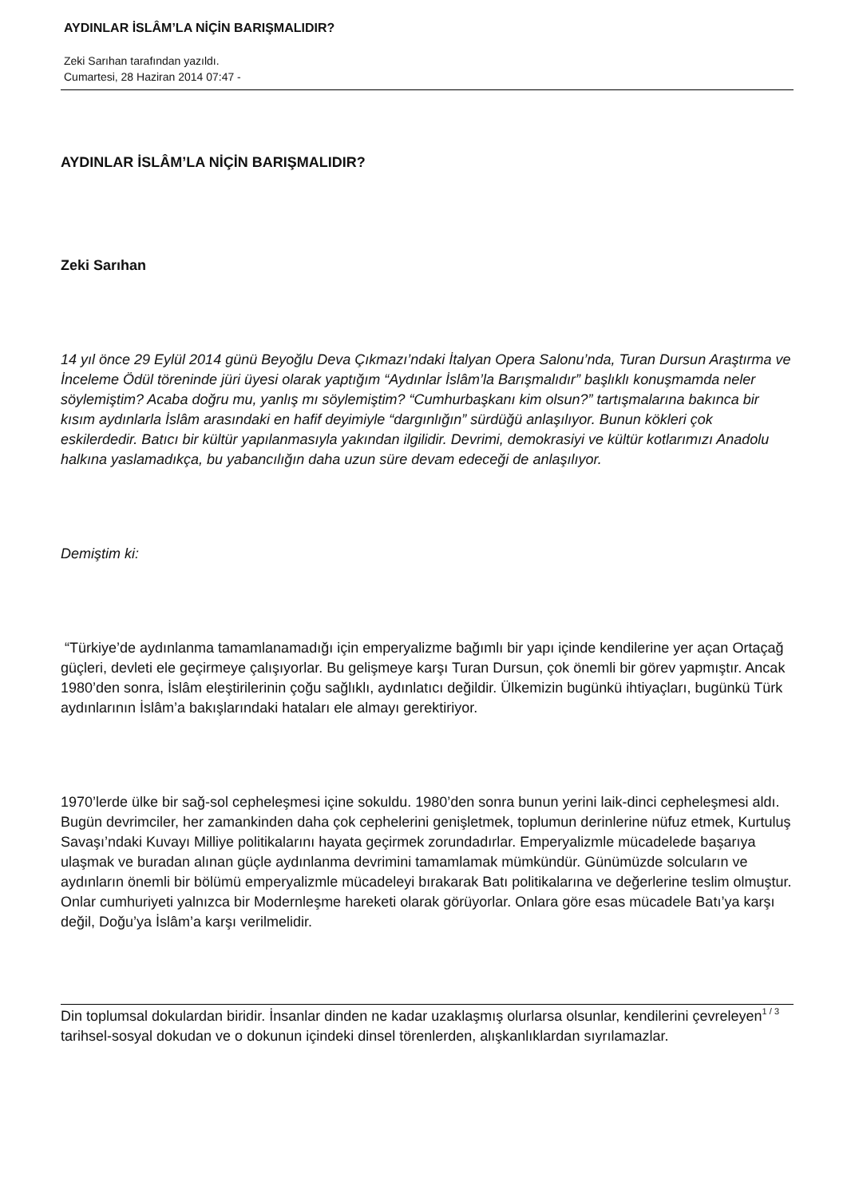AYDINLAR İSLÂM’LA NİÇİN BARIŞMALIDIR?
Zeki Sarıhan tarafından yazıldı.
Cumartesi, 28 Haziran 2014 07:47 -
AYDINLAR İSLÂM’LA NİÇİN BARIŞMALIDIR?
Zeki Sarıhan
14 yıl önce 29 Eylül 2014 günü Beyoğlu Deva Çıkmazı’ndaki İtalyan Opera Salonu’nda, Turan Dursun Araştırma ve İnceleme Ödül töreninde jüri üyesi olarak yaptığım “Aydınlar İslâm’la Barışmalıdır” başlıklı konuşmamda neler söylemiştim? Acaba doğru mu, yanlış mı söylemiştim? “Cumhurbaşkanı kim olsun?” tartışmalarına bakınca bir kısım aydınlarla İslâm arasındaki en hafif deyimiyle “dargınlığın” sürdüğü anlaşılıyor. Bunun kökleri çok eskilerdedir. Batıcı bir kültür yapılanmasıyla yakından ilgilidir. Devrimi, demokrasiyi ve kültür kotlarımızı Anadolu halkına yaslamadıkça, bu yabancılığın daha uzun süre devam edeceği de anlaşılıyor.
Demiştim ki:
“Türkiye’de aydınlanma tamamlanamadığı için emperyalizme bağımlı bir yapı içinde kendilerine yer açan Ortaçağ güçleri, devleti ele geçirmeye çalışıyorlar. Bu gelişmeye karşı Turan Dursun, çok önemli bir görev yapmıştır. Ancak 1980’den sonra, İslâm eleştirilerinin çoğu sağlıklı, aydınlatıcı değildir. Ülkemizin bugünkü ihtiyaçları, bugünkü Türk aydınlarının İslâm’a bakışlarındaki hataları ele almayı gerektiriyor.
1970’lerde ülke bir sağ-sol cepheleşmesi içine sokuldu. 1980’den sonra bunun yerini laik-dinci cepheleşmesi aldı. Bugün devrimciler, her zamankinden daha çok cephelerini genişletmek, toplumun derinlerine nüfuz etmek, Kurtuluş Savaşı’ndaki Kuvayı Milliye politikalarını hayata geçirmek zorundadırlar. Emperyalizmle mücadelede başarıya ulaşmak ve buradan alınan güçle aydınlanma devrimini tamamlamak mümkündür. Günümüzde solcuların ve aydınların önemli bir bölümü emperyalizmle mücadeleyi bırakarak Batı politikalarına ve değerlerine teslim olmuştur. Onlar cumhuriyeti yalnızca bir Modernleşme hareketi olarak görüyorlar. Onlara göre esas mücadele Batı’ya karşı değil, Doğu’ya İslâm’a karşı verilmelidir.
Din toplumsal dokulardan biridir. İnsanlar dinden ne kadar uzaklaşmış olurlarsa olsunlar, kendilerini çevreleyen tarihsel-sosyal dokudan ve o dokunun içindeki dinsel törenlerden, alışkanlıklardan sıyrılamazlar.
1 / 3